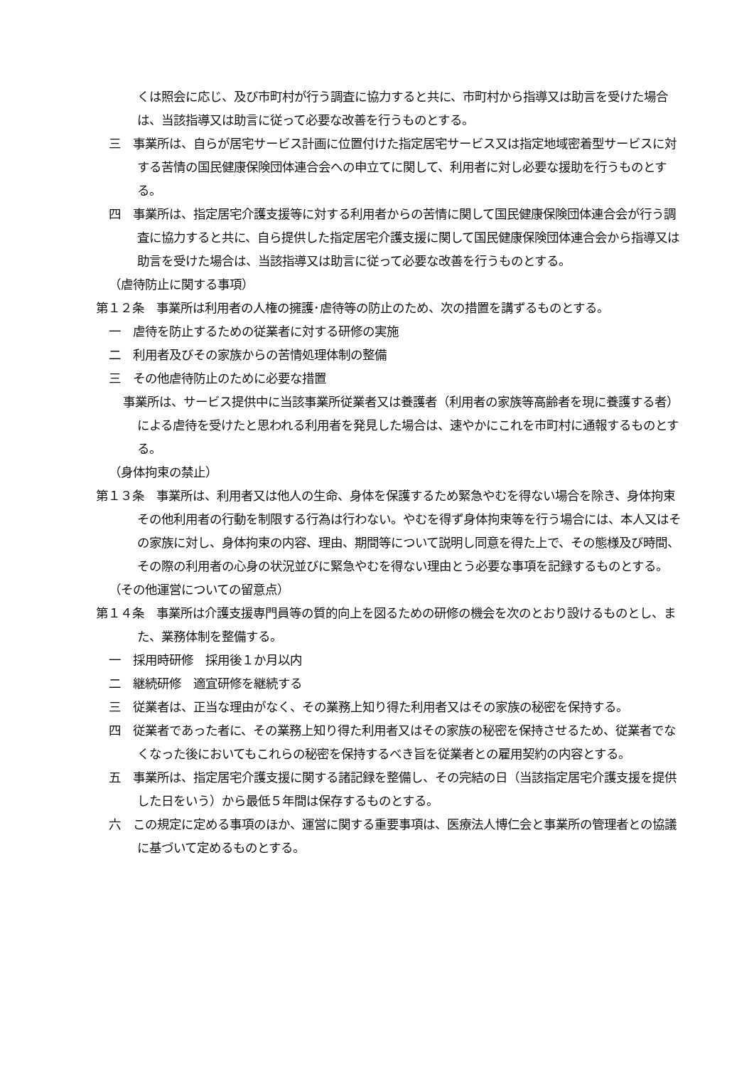くは照会に応じ、及び市町村が行う調査に協力すると共に、市町村から指導又は助言を受けた場合は、当該指導又は助言に従って必要な改善を行うものとする。
三　事業所は、自らが居宅サービス計画に位置付けた指定居宅サービス又は指定地域密着型サービスに対する苦情の国民健康保険団体連合会への申立てに関して、利用者に対し必要な援助を行うものとする。
四　事業所は、指定居宅介護支援等に対する利用者からの苦情に関して国民健康保険団体連合会が行う調査に協力すると共に、自ら提供した指定居宅介護支援に関して国民健康保険団体連合会から指導又は助言を受けた場合は、当該指導又は助言に従って必要な改善を行うものとする。
（虐待防止に関する事項）
第１２条　事業所は利用者の人権の擁護･虐待等の防止のため、次の措置を講ずるものとする。
一　虐待を防止するための従業者に対する研修の実施
二　利用者及びその家族からの苦情処理体制の整備
三　その他虐待防止のために必要な措置
事業所は、サービス提供中に当該事業所従業者又は養護者（利用者の家族等高齢者を現に養護する者）による虐待を受けたと思われる利用者を発見した場合は、速やかにこれを市町村に通報するものとする。
（身体拘束の禁止）
第１３条　事業所は、利用者又は他人の生命、身体を保護するため緊急やむを得ない場合を除き、身体拘束その他利用者の行動を制限する行為は行わない。やむを得ず身体拘束等を行う場合には、本人又はその家族に対し、身体拘束の内容、理由、期間等について説明し同意を得た上で、その態様及び時間、その際の利用者の心身の状況並びに緊急やむを得ない理由とう必要な事項を記録するものとする。
（その他運営についての留意点）
第１４条　事業所は介護支援専門員等の質的向上を図るための研修の機会を次のとおり設けるものとし、また、業務体制を整備する。
一　採用時研修　採用後１か月以内
二　継続研修　適宜研修を継続する
三　従業者は、正当な理由がなく、その業務上知り得た利用者又はその家族の秘密を保持する。
四　従業者であった者に、その業務上知り得た利用者又はその家族の秘密を保持させるため、従業者でなくなった後においてもこれらの秘密を保持するべき旨を従業者との雇用契約の内容とする。
五　事業所は、指定居宅介護支援に関する諸記録を整備し、その完結の日（当該指定居宅介護支援を提供した日をいう）から最低５年間は保存するものとする。
六　この規定に定める事項のほか、運営に関する重要事項は、医療法人博仁会と事業所の管理者との協議に基づいて定めるものとする。